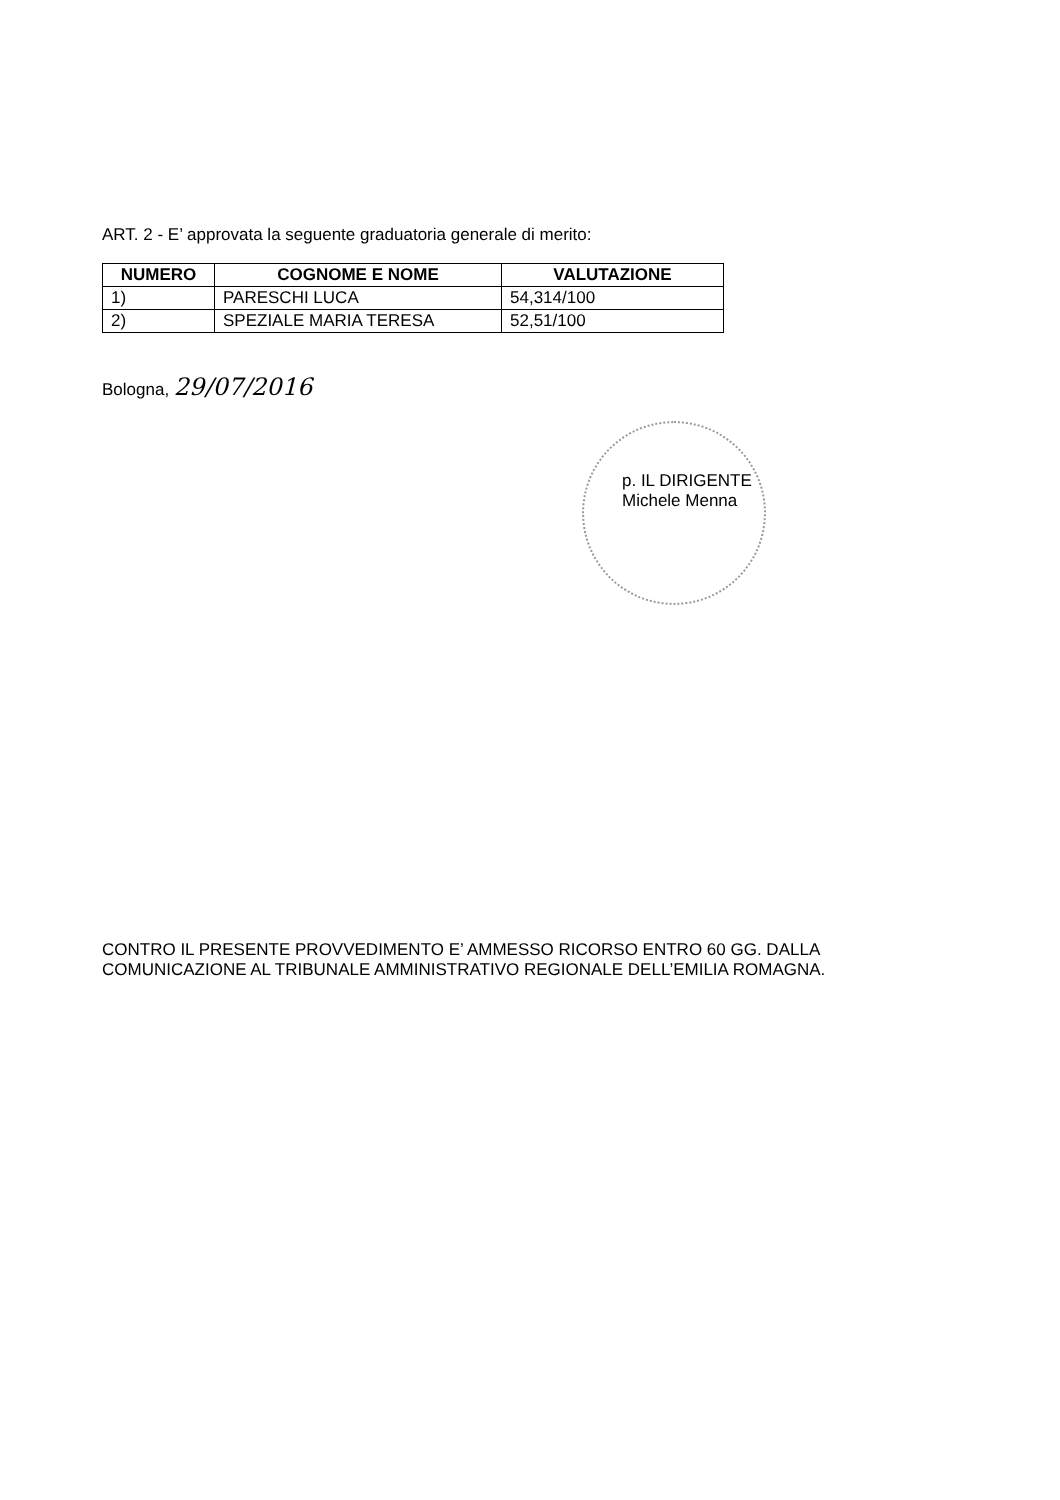ART. 2 - E’ approvata la seguente graduatoria generale di merito:
| NUMERO | COGNOME E NOME | VALUTAZIONE |
| --- | --- | --- |
| 1) | PARESCHI LUCA | 54,314/100 |
| 2) | SPEZIALE MARIA TERESA | 52,51/100 |
Bologna, 29/07/2016
p. IL DIRIGENTE
Michele Menna
CONTRO IL PRESENTE PROVVEDIMENTO E’ AMMESSO RICORSO ENTRO 60 GG. DALLA COMUNICAZIONE AL TRIBUNALE AMMINISTRATIVO REGIONALE DELL’EMILIA ROMAGNA.